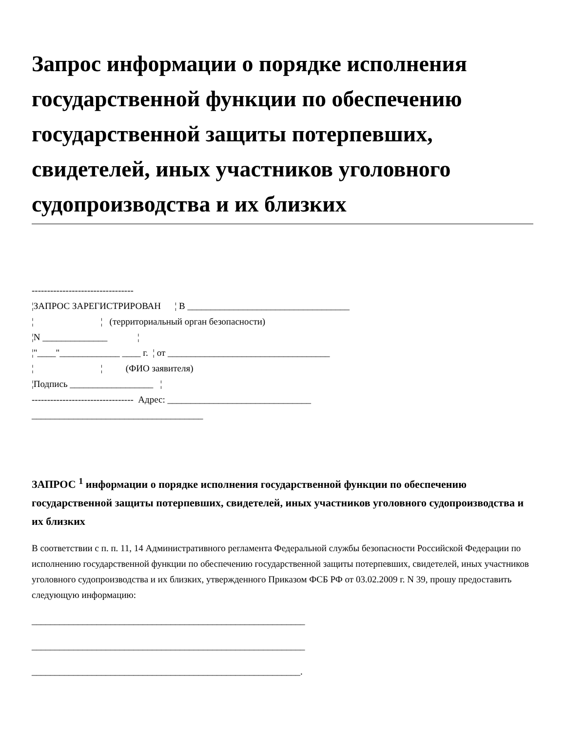Запрос информации о порядке исполнения государственной функции по обеспечению государственной защиты потерпевших, свидетелей, иных участников уголовного судопроизводства и их близких
--------------------------------- ¦ЗАПРОС ЗАРЕГИСТРИРОВАН ¦ В ___________________________________ ¦ ¦ (территориальный орган безопасности) ¦N ______________ ¦ ¦"____"_____________ ____ г. ¦ от ___________________________________ ¦ ¦ (ФИО заявителя) ¦Подпись __________________ ¦ --------------------------------- Адрес: _______________________________ _____________________________________
ЗАПРОС <sup>1</sup> информации о порядке исполнения государственной функции по обеспечению государственной защиты потерпевших, свидетелей, иных участников уголовного судопроизводства и их близких
В соответствии с п. п. 11, 14 Административного регламента Федеральной службы безопасности Российской Федерации по исполнению государственной функции по обеспечению государственной защиты потерпевших, свидетелей, иных участников уголовного судопроизводства и их близких, утвержденного Приказом ФСБ РФ от 03.02.2009 г. N 39, прошу предоставить следующую информацию:
___________________________________________________________
___________________________________________________________
__________________________________________________________.